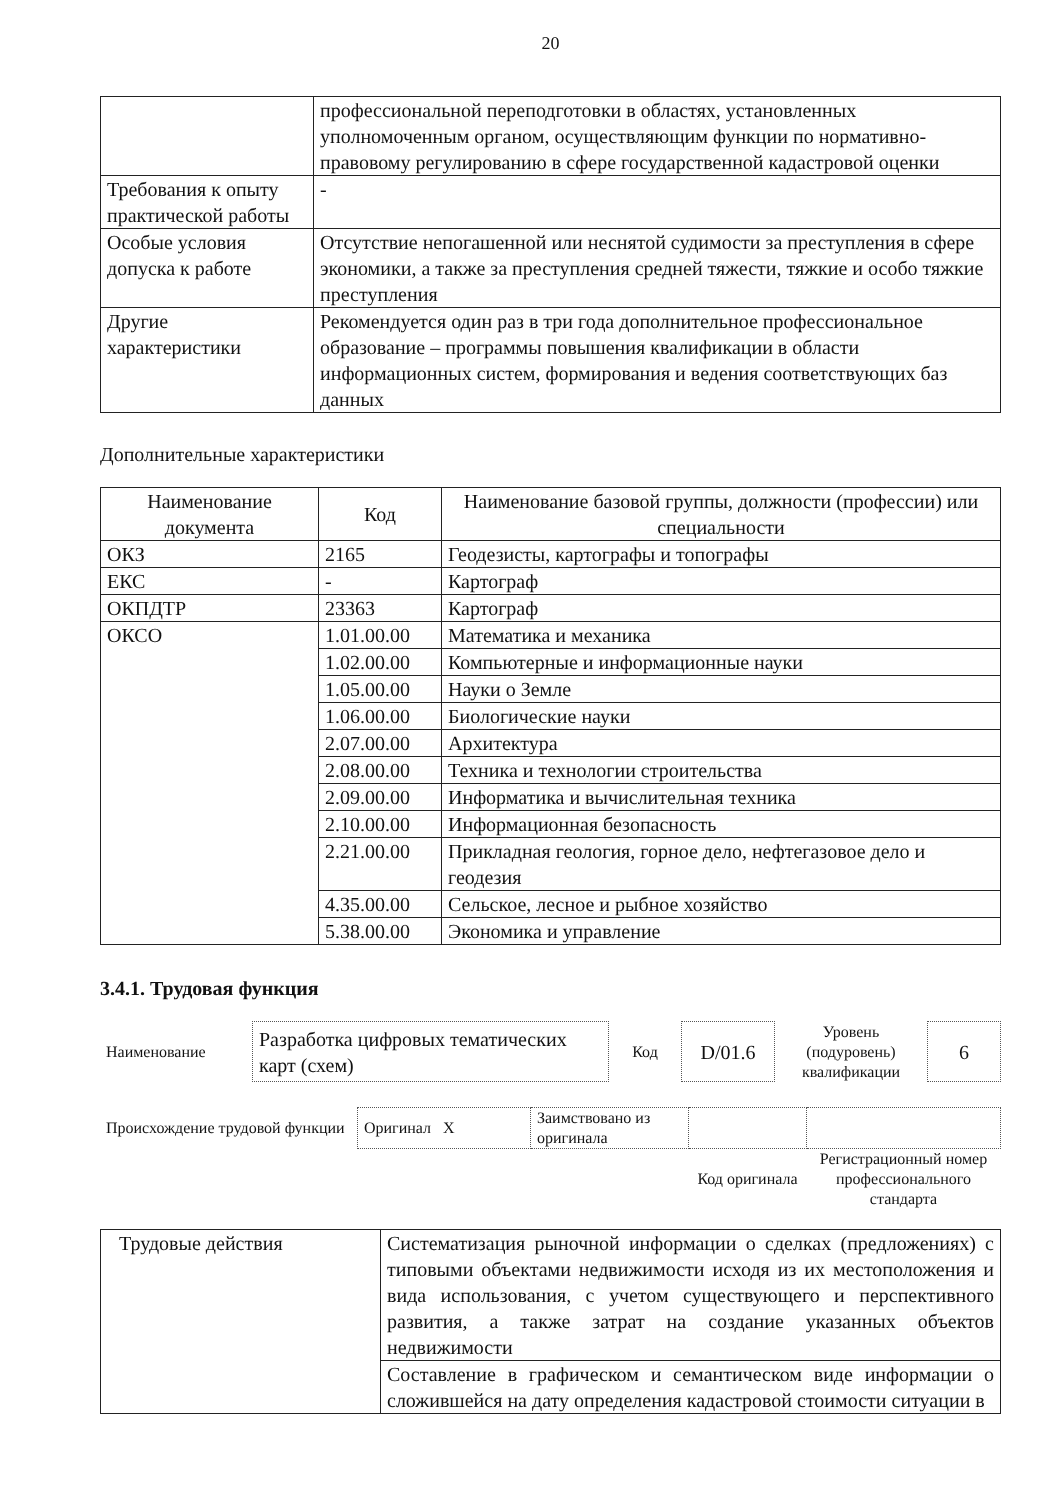20
| | профессиональной переподготовки в областях, установленных уполномоченным органом, осуществляющим функции по нормативно-правовому регулированию в сфере государственной кадастровой оценки |
| Требования к опыту практической работы | - |
| Особые условия допуска к работе | Отсутствие непогашенной или неснятой судимости за преступления в сфере экономики, а также за преступления средней тяжести, тяжкие и особо тяжкие преступления |
| Другие характеристики | Рекомендуется один раз в три года дополнительное профессиональное образование – программы повышения квалификации в области информационных систем, формирования и ведения соответствующих баз данных |
Дополнительные характеристики
| Наименование документа | Код | Наименование базовой группы, должности (профессии) или специальности |
| --- | --- | --- |
| ОКЗ | 2165 | Геодезисты, картографы и топографы |
| ЕКС | - | Картограф |
| ОКПДТР | 23363 | Картограф |
| ОКСО | 1.01.00.00 | Математика и механика |
| | 1.02.00.00 | Компьютерные и информационные науки |
| | 1.05.00.00 | Науки о Земле |
| | 1.06.00.00 | Биологические науки |
| | 2.07.00.00 | Архитектура |
| | 2.08.00.00 | Техника и технологии строительства |
| | 2.09.00.00 | Информатика и вычислительная техника |
| | 2.10.00.00 | Информационная безопасность |
| | 2.21.00.00 | Прикладная геология, горное дело, нефтегазовое дело и геодезия |
| | 4.35.00.00 | Сельское, лесное и рыбное хозяйство |
| | 5.38.00.00 | Экономика и управление |
3.4.1. Трудовая функция
| Наименование | Разработка цифровых тематических карт (схем) | Код | D/01.6 | Уровень (подуровень) квалификации | 6 |
| Происхождение трудовой функции | Оригинал X | Заимствовано из оригинала | | |
| | | | Код оригинала | Регистрационный номер профессионального стандарта |
| Трудовые действия | Систематизация рыночной информации о сделках (предложениях) с типовыми объектами недвижимости исходя из их местоположения и вида использования, с учетом существующего и перспективного развития, а также затрат на создание указанных объектов недвижимости |
| | Составление в графическом и семантическом виде информации о сложившейся на дату определения кадастровой стоимости ситуации в |